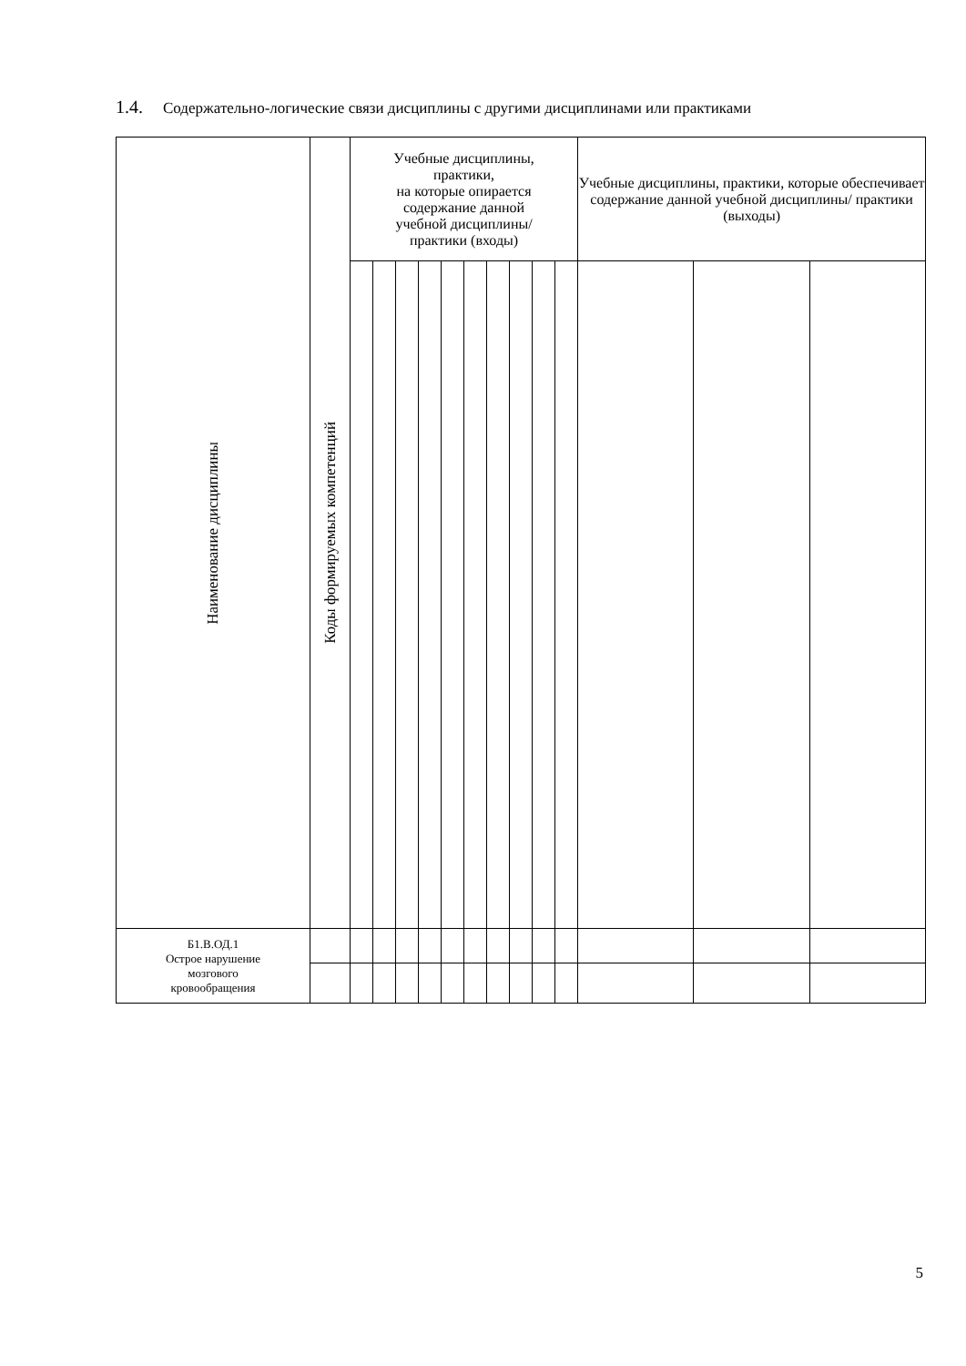1.4. Содержательно-логические связи дисциплины с другими дисциплинами или практиками
| Наименование дисциплины | Коды формируемых компетенций | Учебные дисциплины, практики, на которые опирается содержание данной учебной дисциплины/ практики (входы) | | | | | | | | | | Учебные дисциплины, практики, которые обеспечивает содержание данной учебной дисциплины/ практики (выходы) | | |
| --- | --- | --- | --- | --- | --- | --- | --- | --- | --- | --- | --- | --- | --- | --- |
| Б1.В.ОД.1 Острое нарушение мозгового кровообращения | | | | | | | | | | | | | | |
5